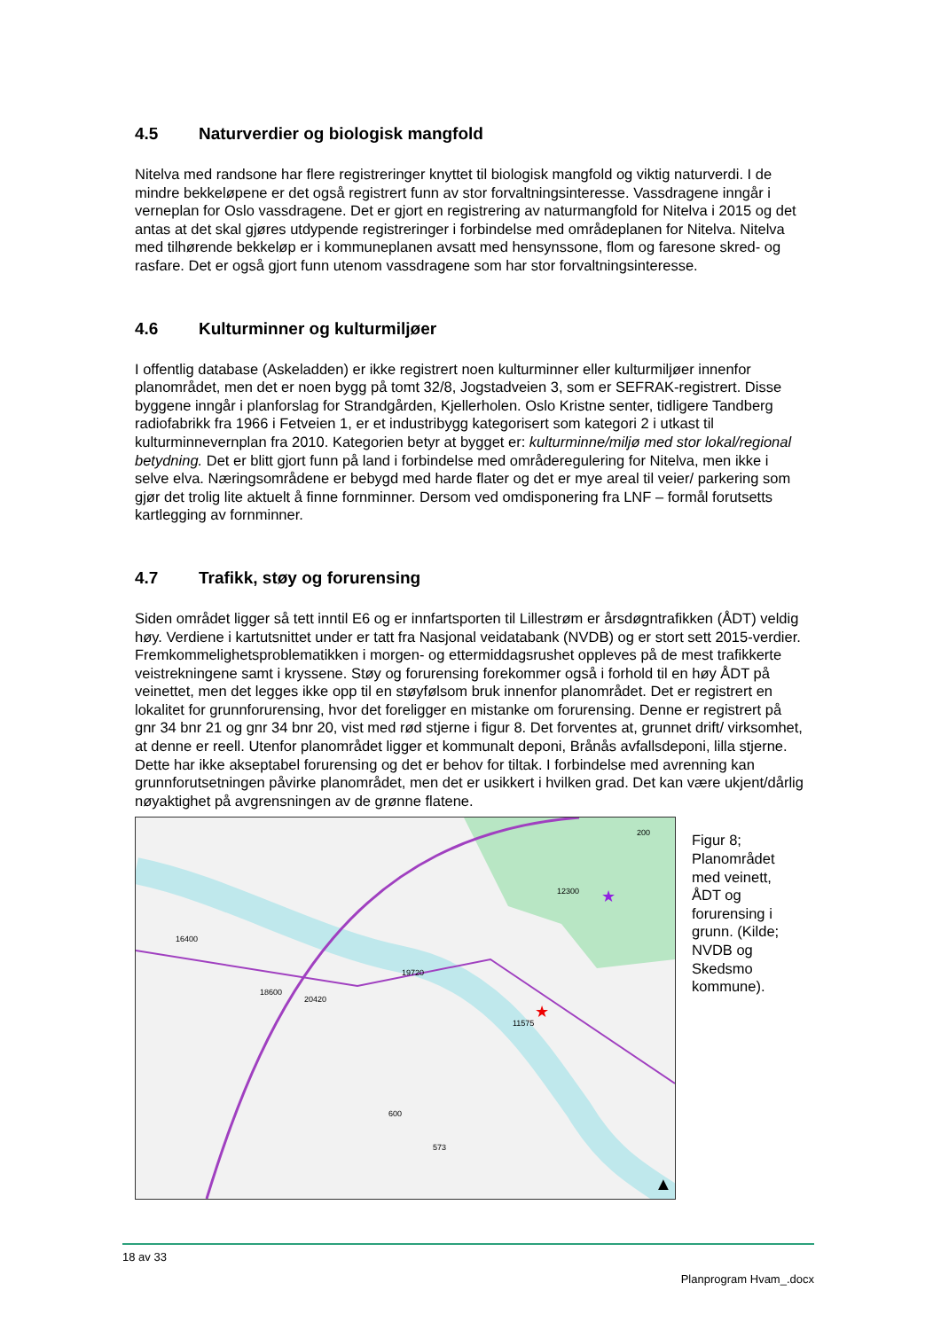4.5 Naturverdier og biologisk mangfold
Nitelva med randsone har flere registreringer knyttet til biologisk mangfold og viktig naturverdi. I de mindre bekkeløpene er det også registrert funn av stor forvaltningsinteresse. Vassdragene inngår i verneplan for Oslo vassdragene. Det er gjort en registrering av naturmangfold for Nitelva i 2015 og det antas at det skal gjøres utdypende registreringer i forbindelse med områdeplanen for Nitelva. Nitelva med tilhørende bekkeløp er i kommuneplanen avsatt med hensynssone, flom og faresone skred- og rasfare. Det er også gjort funn utenom vassdragene som har stor forvaltningsinteresse.
4.6 Kulturminner og kulturmiljøer
I offentlig database (Askeladden) er ikke registrert noen kulturminner eller kulturmiljøer innenfor planområdet, men det er noen bygg på tomt 32/8, Jogstadveien 3, som er SEFRAK-registrert. Disse byggene inngår i planforslag for Strandgården, Kjellerholen. Oslo Kristne senter, tidligere Tandberg radiofabrikk fra 1966 i Fetveien 1, er et industribygg kategorisert som kategori 2 i utkast til kulturminnevernplan fra 2010. Kategorien betyr at bygget er: kulturminne/miljø med stor lokal/regional betydning. Det er blitt gjort funn på land i forbindelse med områderegulering for Nitelva, men ikke i selve elva. Næringsområdene er bebygd med harde flater og det er mye areal til veier/ parkering som gjør det trolig lite aktuelt å finne fornminner. Dersom ved omdisponering fra LNF – formål forutsetts kartlegging av fornminner.
4.7 Trafikk, støy og forurensing
Siden området ligger så tett inntil E6 og er innfartsporten til Lillestrøm er årsdøgntrafikken (ÅDT) veldig høy. Verdiene i kartutsnittet under er tatt fra Nasjonal veidatabank (NVDB) og er stort sett 2015-verdier. Fremkommelighetsproblematikken i morgen- og ettermiddagsrushet oppleves på de mest trafikkerte veistrekningene samt i kryssene. Støy og forurensing forekommer også i forhold til en høy ÅDT på veinettet, men det legges ikke opp til en støyfølsom bruk innenfor planområdet. Det er registrert en lokalitet for grunnforurensing, hvor det foreligger en mistanke om forurensing. Denne er registrert på gnr 34 bnr 21 og gnr 34 bnr 20, vist med rød stjerne i figur 8. Det forventes at, grunnet drift/ virksomhet, at denne er reell. Utenfor planområdet ligger et kommunalt deponi, Brånås avfallsdeponi, lilla stjerne. Dette har ikke akseptabel forurensing og det er behov for tiltak. I forbindelse med avrenning kan grunnforutsetningen påvirke planområdet, men det er usikkert i hvilken grad. Det kan være ukjent/dårlig nøyaktighet på avgrensningen av de grønne flatene.
16400
19720
20420
11575
200
12300
600
573
18600
★
★
▲
Figur 8; Planområdet med veinett, ÅDT og forurensing i grunn. (Kilde; NVDB og Skedsmo kommune).
18 av 33
Planprogram Hvam_.docx